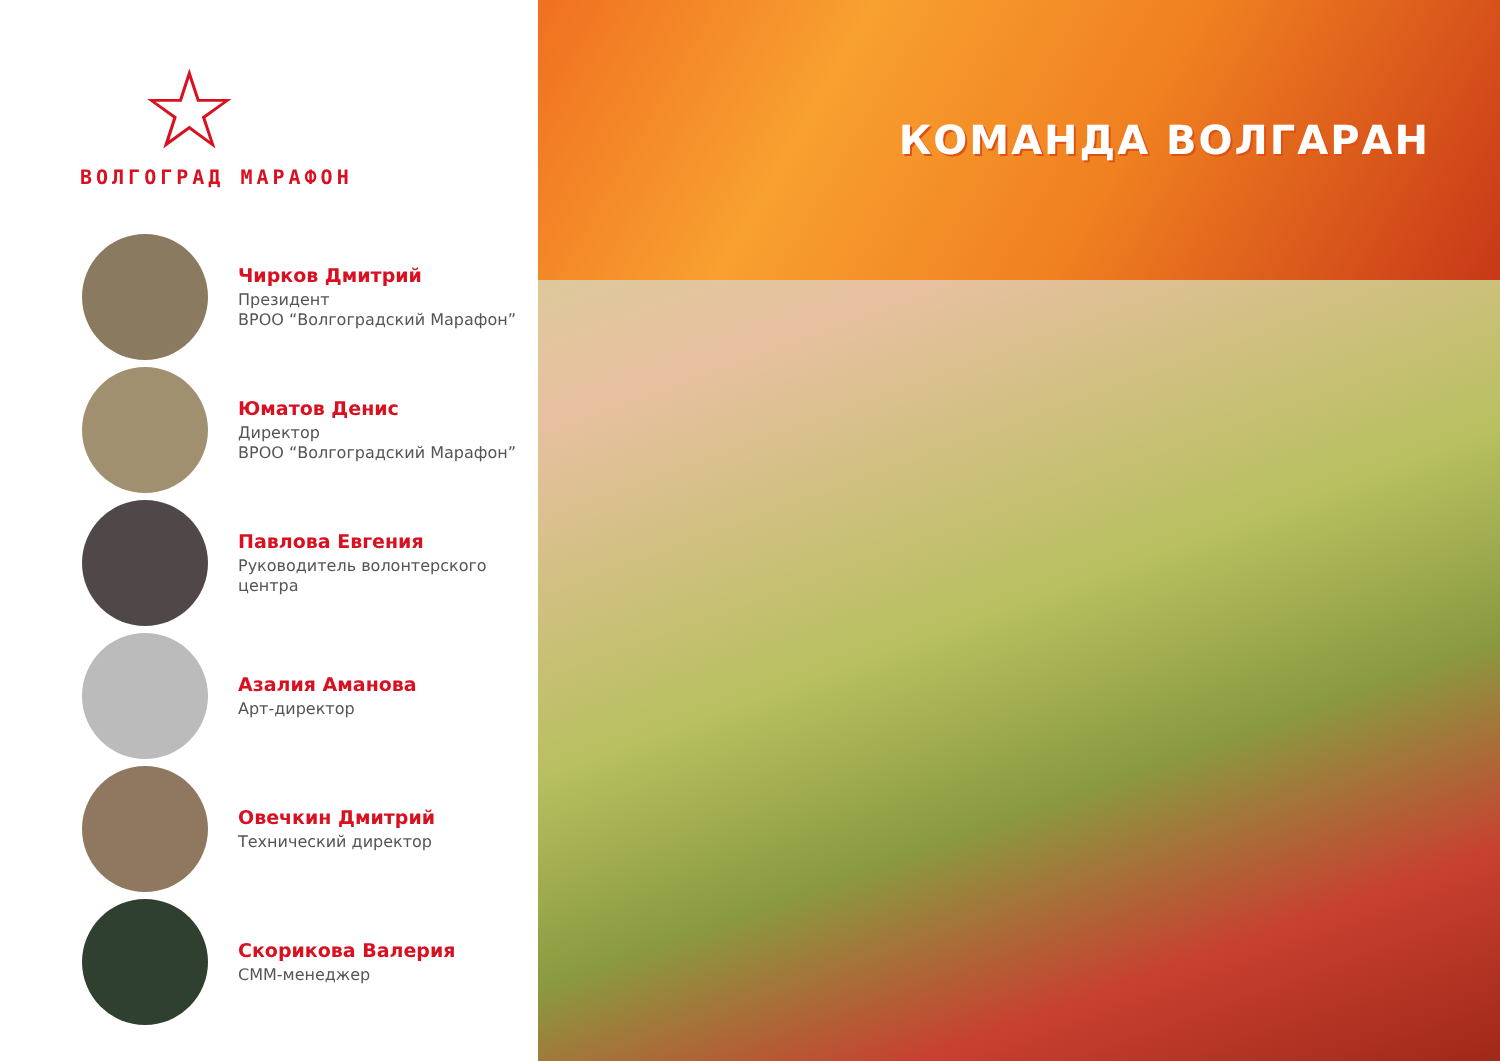☆
ВОЛГОГРАД МАРАФОН
Чирков Дмитрий
Президент
ВРОО “Волгоградский Марафон”
Юматов Денис
Директор
ВРОО “Волгоградский Марафон”
Павлова Евгения
Руководитель волонтерского
центра
Азалия Аманова
Арт-директор
Овечкин Дмитрий
Технический директор
Скорикова Валерия
СММ-менеджер
КОМАНДА ВОЛГАРАН